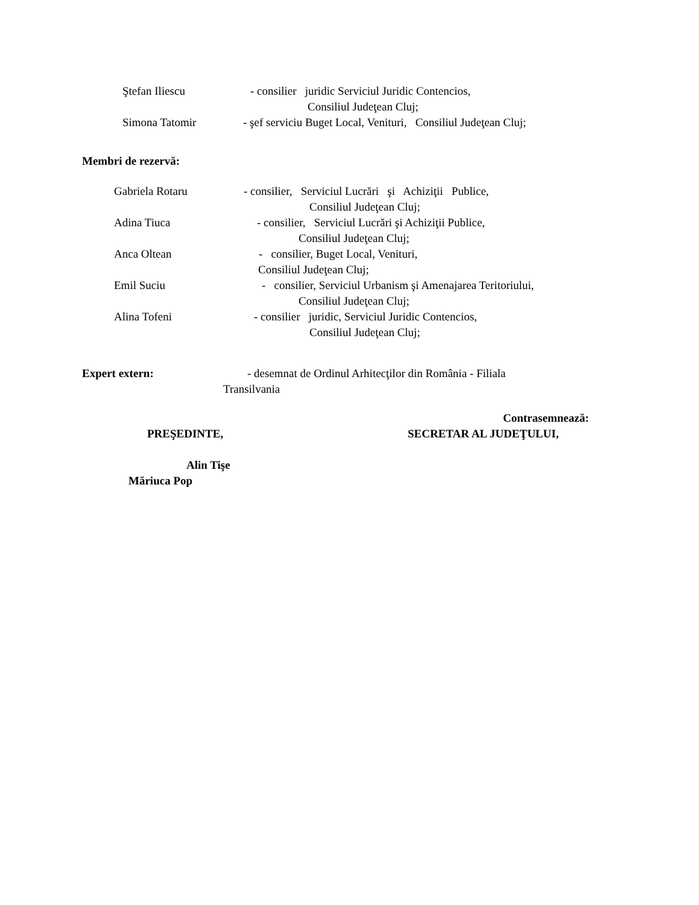Ştefan Iliescu
- consilier juridic Serviciul Juridic Contencios,
Consiliul Judeţean Cluj;
Simona Tatomir
- şef serviciu Buget Local, Venituri, Consiliul Judeţean Cluj;
Membri de rezervă:
Gabriela Rotaru
- consilier, Serviciul Lucrări şi Achiziţii Publice,
Consiliul Judeţean Cluj;
Adina Tiuca
- consilier, Serviciul Lucrări şi Achiziţii Publice,
Consiliul Judeţean Cluj;
Anca Oltean
- consilier, Buget Local, Venituri,
Consiliul Judeţean Cluj;
Emil Suciu
- consilier, Serviciul Urbanism şi Amenajarea Teritoriului,
Consiliul Judeţean Cluj;
Alina Tofeni
- consilier juridic, Serviciul Juridic Contencios,
Consiliul Judeţean Cluj;
Expert extern:
- desemnat de Ordinul Arhitecţilor din România - Filiala
Transilvania
Contrasemnează:
PREŞEDINTE,
SECRETAR AL JUDEŢULUI,
Alin Tişe
Măriuca Pop